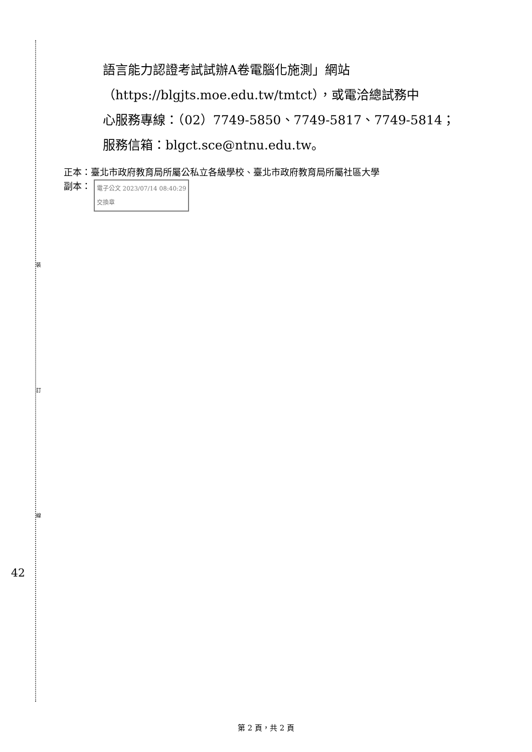裝
訂
線
語言能力認證考試試辦A卷電腦化施測」網站
（https://blgjts.moe.edu.tw/tmtct），或電洽總試務中
心服務專線：（02）7749-5850、7749-5817、7749-5814；
服務信箱：blgct.sce@ntnu.edu.tw。
正本：臺北市政府教育局所屬公私立各級學校、臺北市政府教育局所屬社區大學
副本： 電子公文 2023/07/14 08:40:29
交換章
42
第 2 頁，共 2 頁